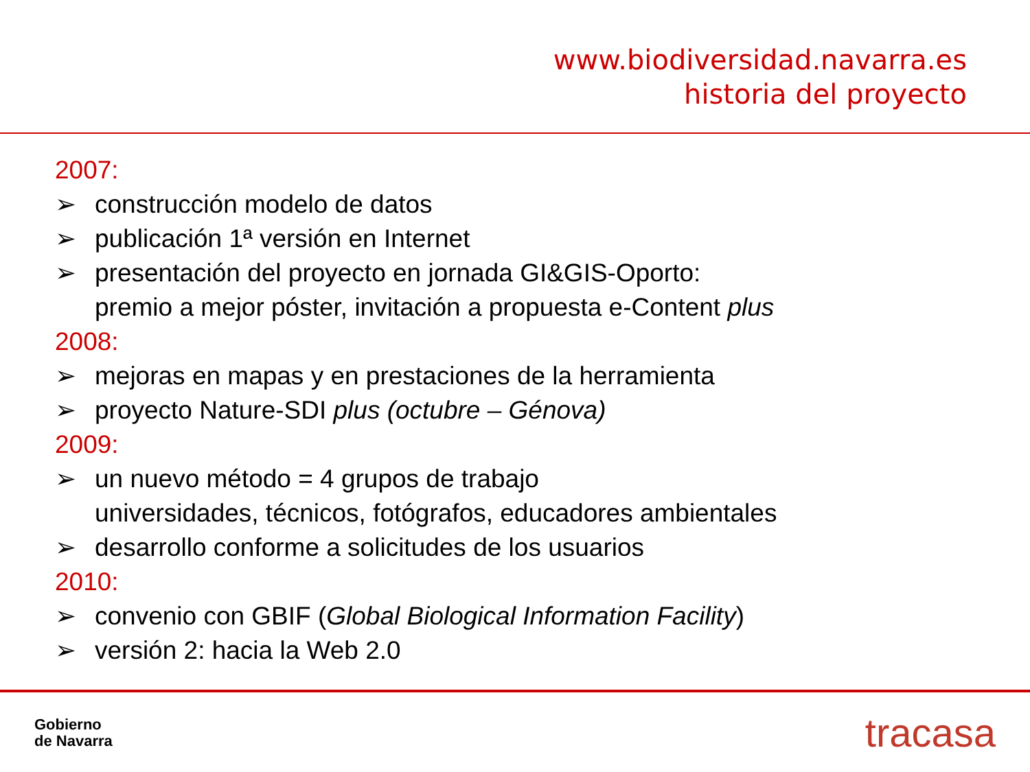www.biodiversidad.navarra.es
historia del proyecto
2007:
➢ construcción modelo de datos
➢ publicación 1ª versión en Internet
➢ presentación del proyecto en jornada GI&GIS-Oporto:
premio a mejor póster, invitación a propuesta e-Content plus
2008:
➢ mejoras en mapas y en prestaciones de la herramienta
➢ proyecto Nature-SDI plus (octubre – Génova)
2009:
➢ un nuevo método = 4 grupos de trabajo
universidades, técnicos, fotógrafos, educadores ambientales
➢ desarrollo conforme a solicitudes de los usuarios
2010:
➢ convenio con GBIF (Global Biological Information Facility)
➢ versión 2: hacia la Web 2.0
Gobierno
de Navarra
tracasa